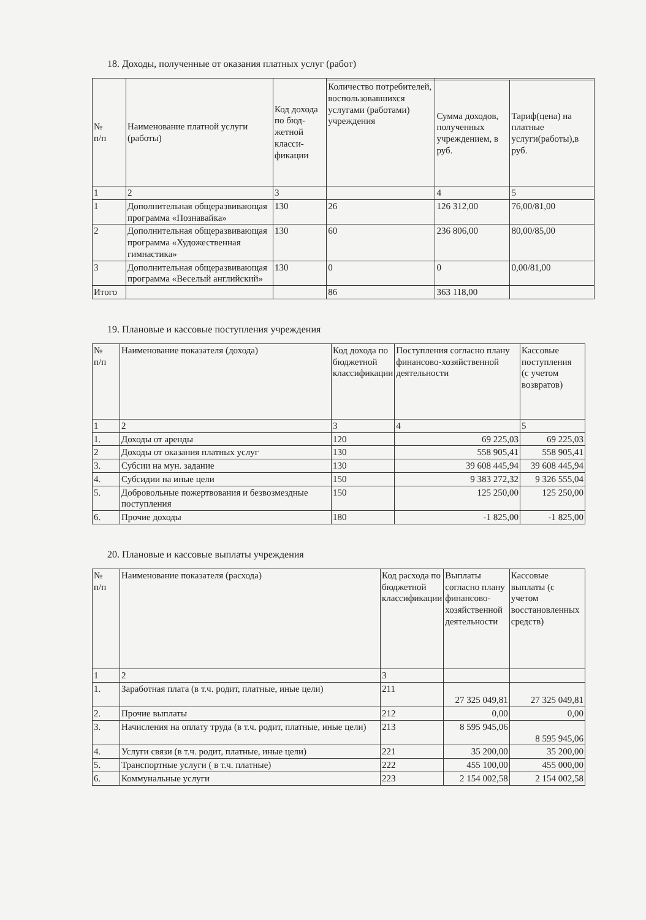18. Доходы, полученные от оказания платных услуг (работ)
| № п/п | Наименование платной услуги (работы) | Код дохода по бюд-жетной класси-фикации | | | |
| --- | --- | --- | --- | --- | --- |
| | | | Количество потребителей, воспользовавшихся услугами (работами) учреждения | Сумма доходов, полученных учреждением, в руб. | Тариф(цена) на платные услуги(работы),в руб. |
| 1 | 2 | 3 | | 4 | 5 |
| 1 | Дополнительная общеразвивающая программа «Познавайка» | 130 | 26 | 126 312,00 | 76,00/81,00 |
| 2 | Дополнительная общеразвивающая программа «Художественная гимнастика» | 130 | 60 | 236 806,00 | 80,00/85,00 |
| 3 | Дополнительная общеразвивающая программа «Веселый английский» | 130 | 0 | 0 | 0,00/81,00 |
| Итого | | | 86 | 363 118,00 | |
19. Плановые и кассовые поступления учреждения
| № п/п | Наименование показателя (дохода) | Код дохода по бюджетной классификации | Поступления согласно плану финансово-хозяйственной деятельности | Кассовые поступления (с учетом возвратов) |
| --- | --- | --- | --- | --- |
| 1 | 2 | 3 | 4 | 5 |
| 1. | Доходы от аренды | 120 | 69 225,03 | 69 225,03 |
| 2 | Доходы от оказания платных услуг | 130 | 558 905,41 | 558 905,41 |
| 3. | Субсии на мун. задание | 130 | 39 608 445,94 | 39 608 445,94 |
| 4. | Субсидии на иные цели | 150 | 9 383 272,32 | 9 326 555,04 |
| 5. | Добровольные пожертвования и безвозмездные поступления | 150 | 125 250,00 | 125 250,00 |
| 6. | Прочие доходы | 180 | -1 825,00 | -1 825,00 |
20. Плановые и кассовые выплаты учреждения
| № п/п | Наименование показателя (расхода) | Код расхода по бюджетной классификации | Выплаты согласно плану финансово-хозяйственной деятельности | Кассовые выплаты (с учетом восстановленных средств) |
| --- | --- | --- | --- | --- |
| 1 | 2 | 3 | | |
| 1. | Заработная плата (в т.ч. родит, платные, иные цели) | 211 | 27 325 049,81 | 27 325 049,81 |
| 2. | Прочие выплаты | 212 | 0,00 | 0,00 |
| 3. | Начисления на оплату труда (в т.ч. родит, платные, иные цели) | 213 | 8 595 945,06 | 8 595 945,06 |
| 4. | Услуги связи (в т.ч. родит, платные, иные цели) | 221 | 35 200,00 | 35 200,00 |
| 5. | Транспортные услуги ( в т.ч. платные) | 222 | 455 100,00 | 455 000,00 |
| 6. | Коммунальные услуги | 223 | 2 154 002,58 | 2 154 002,58 |